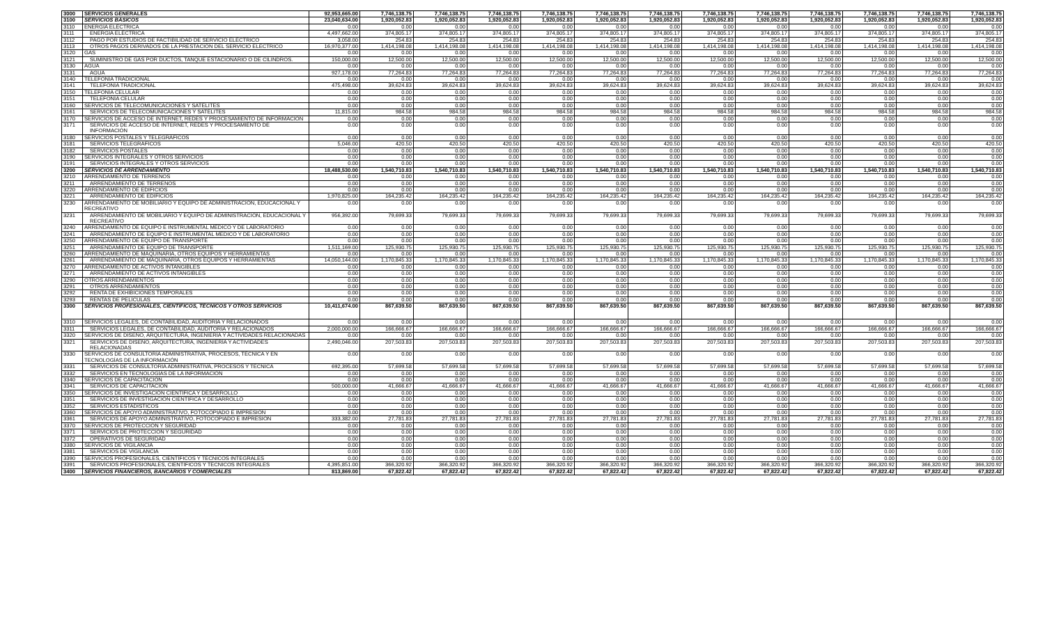| 3000 | SERVICIOS GENERALES | 92,953,665.00 | 7,746,138.75 | 7,746,138.75 | 7,746,138.75 | 7,746,138.75 | 7,746,138.75 | 7,746,138.75 | 7,746,138.75 | 7,746,138.75 | 7,746,138.75 | 7,746,138.75 | 7,746,138.75 | 7,746,138.75 |
| 3100 | SERVICIOS BÁSICOS | 23,040,634.00 | 1,920,052.83 | 1,920,052.83 | 1,920,052.83 | 1,920,052.83 | 1,920,052.83 | 1,920,052.83 | 1,920,052.83 | 1,920,052.83 | 1,920,052.83 | 1,920,052.83 | 1,920,052.83 | 1,920,052.83 |
| 3110 | ENERGÍA ELÉCTRICA | 0.00 | 0.00 | 0.00 | 0.00 | 0.00 | 0.00 | 0.00 | 0.00 | 0.00 | 0.00 | 0.00 | 0.00 | 0.00 |
| 3111 | ENERGÍA ELÉCTRICA | 4,497,662.00 | 374,805.17 | 374,805.17 | 374,805.17 | 374,805.17 | 374,805.17 | 374,805.17 | 374,805.17 | 374,805.17 | 374,805.17 | 374,805.17 | 374,805.17 | 374,805.17 |
| 3112 | PAGO POR ESTUDIOS DE FACTIBILIDAD DE SERVICIO ELÉCTRICO | 3,058.00 | 254.83 | 254.83 | 254.83 | 254.83 | 254.83 | 254.83 | 254.83 | 254.83 | 254.83 | 254.83 | 254.83 | 254.83 |
| 3113 | OTROS PAGOS DERIVADOS DE LA PRESTACIÓN DEL SERVICIO ELÉCTRICO | 16,970,377.00 | 1,414,198.08 | 1,414,198.08 | 1,414,198.08 | 1,414,198.08 | 1,414,198.08 | 1,414,198.08 | 1,414,198.08 | 1,414,198.08 | 1,414,198.08 | 1,414,198.08 | 1,414,198.08 | 1,414,198.08 |
| 3120 | GAS | 0.00 | 0.00 | 0.00 | 0.00 | 0.00 | 0.00 | 0.00 | 0.00 | 0.00 | 0.00 | 0.00 | 0.00 | 0.00 |
| 3121 | SUMINISTRO DE GAS POR DUCTOS, TANQUE ESTACIONARIO O DE CILINDROS. | 150,000.00 | 12,500.00 | 12,500.00 | 12,500.00 | 12,500.00 | 12,500.00 | 12,500.00 | 12,500.00 | 12,500.00 | 12,500.00 | 12,500.00 | 12,500.00 | 12,500.00 |
| 3130 | AGUA | 0.00 | 0.00 | 0.00 | 0.00 | 0.00 | 0.00 | 0.00 | 0.00 | 0.00 | 0.00 | 0.00 | 0.00 | 0.00 |
| 3131 | AGUA | 927,178.00 | 77,264.83 | 77,264.83 | 77,264.83 | 77,264.83 | 77,264.83 | 77,264.83 | 77,264.83 | 77,264.83 | 77,264.83 | 77,264.83 | 77,264.83 | 77,264.83 |
| 3140 | TELEFONÍA TRADICIONAL | 0.00 | 0.00 | 0.00 | 0.00 | 0.00 | 0.00 | 0.00 | 0.00 | 0.00 | 0.00 | 0.00 | 0.00 | 0.00 |
| 3141 | TELEFONÍA TRADICIONAL | 475,498.00 | 39,624.83 | 39,624.83 | 39,624.83 | 39,624.83 | 39,624.83 | 39,624.83 | 39,624.83 | 39,624.83 | 39,624.83 | 39,624.83 | 39,624.83 | 39,624.83 |
| 3150 | TELEFONÍA CELULAR | 0.00 | 0.00 | 0.00 | 0.00 | 0.00 | 0.00 | 0.00 | 0.00 | 0.00 | 0.00 | 0.00 | 0.00 | 0.00 |
| 3151 | TELEFONÍA CELULAR | 0.00 | 0.00 | 0.00 | 0.00 | 0.00 | 0.00 | 0.00 | 0.00 | 0.00 | 0.00 | 0.00 | 0.00 | 0.00 |
| 3160 | SERVICIOS DE TELECOMUNICACIONES Y SATÉLITES | 0.00 | 0.00 | 0.00 | 0.00 | 0.00 | 0.00 | 0.00 | 0.00 | 0.00 | 0.00 | 0.00 | 0.00 | 0.00 |
| 3161 | SERVICIOS DE TELECOMUNICACIONES Y SATÉLITES | 11,815.00 | 984.58 | 984.58 | 984.58 | 984.58 | 984.58 | 984.58 | 984.58 | 984.58 | 984.58 | 984.58 | 984.58 | 984.58 |
| 3170 | SERVICIOS DE ACCESO DE INTERNET, REDES Y PROCESAMIENTO DE INFORMACIÓN | 0.00 | 0.00 | 0.00 | 0.00 | 0.00 | 0.00 | 0.00 | 0.00 | 0.00 | 0.00 | 0.00 | 0.00 | 0.00 |
| 3171 | SERVICIOS DE ACCESO DE INTERNET, REDES Y PROCESAMIENTO DE INFORMACIÓN | 0.00 | 0.00 | 0.00 | 0.00 | 0.00 | 0.00 | 0.00 | 0.00 | 0.00 | 0.00 | 0.00 | 0.00 | 0.00 |
| 3180 | SERVICIOS POSTALES Y TELEGRÁFICOS | 0.00 | 0.00 | 0.00 | 0.00 | 0.00 | 0.00 | 0.00 | 0.00 | 0.00 | 0.00 | 0.00 | 0.00 | 0.00 |
| 3181 | SERVICIOS TELEGRÁFICOS | 5,046.00 | 420.50 | 420.50 | 420.50 | 420.50 | 420.50 | 420.50 | 420.50 | 420.50 | 420.50 | 420.50 | 420.50 | 420.50 |
| 3182 | SERVICIOS POSTALES | 0.00 | 0.00 | 0.00 | 0.00 | 0.00 | 0.00 | 0.00 | 0.00 | 0.00 | 0.00 | 0.00 | 0.00 | 0.00 |
| 3190 | SERVICIOS INTEGRALES Y OTROS SERVICIOS | 0.00 | 0.00 | 0.00 | 0.00 | 0.00 | 0.00 | 0.00 | 0.00 | 0.00 | 0.00 | 0.00 | 0.00 | 0.00 |
| 3191 | SERVICIOS INTEGRALES Y OTROS SERVICIOS | 0.00 | 0.00 | 0.00 | 0.00 | 0.00 | 0.00 | 0.00 | 0.00 | 0.00 | 0.00 | 0.00 | 0.00 | 0.00 |
| 3200 | SERVICIOS DE ARRENDAMIENTO | 18,488,530.00 | 1,540,710.83 | 1,540,710.83 | 1,540,710.83 | 1,540,710.83 | 1,540,710.83 | 1,540,710.83 | 1,540,710.83 | 1,540,710.83 | 1,540,710.83 | 1,540,710.83 | 1,540,710.83 | 1,540,710.83 |
| 3210 | ARRENDAMIENTO DE TERRENOS | 0.00 | 0.00 | 0.00 | 0.00 | 0.00 | 0.00 | 0.00 | 0.00 | 0.00 | 0.00 | 0.00 | 0.00 | 0.00 |
| 3211 | ARRENDAMIENTO DE TERRENOS | 0.00 | 0.00 | 0.00 | 0.00 | 0.00 | 0.00 | 0.00 | 0.00 | 0.00 | 0.00 | 0.00 | 0.00 | 0.00 |
| 3220 | ARRENDAMIENTO DE EDIFICIOS | 0.00 | 0.00 | 0.00 | 0.00 | 0.00 | 0.00 | 0.00 | 0.00 | 0.00 | 0.00 | 0.00 | 0.00 | 0.00 |
| 3221 | ARRENDAMIENTO DE EDIFICIOS | 1,970,825.00 | 164,235.42 | 164,235.42 | 164,235.42 | 164,235.42 | 164,235.42 | 164,235.42 | 164,235.42 | 164,235.42 | 164,235.42 | 164,235.42 | 164,235.42 | 164,235.42 |
| 3230 | ARRENDAMIENTO DE MOBILIARIO Y EQUIPO DE ADMINISTRACIÓN, EDUCACIONAL Y RECREATIVO | 0.00 | 0.00 | 0.00 | 0.00 | 0.00 | 0.00 | 0.00 | 0.00 | 0.00 | 0.00 | 0.00 | 0.00 | 0.00 |
| 3231 | ARRENDAMIENTO DE MOBILIARIO Y EQUIPO DE ADMINISTRACIÓN, EDUCACIONAL Y RECREATIVO | 956,392.00 | 79,699.33 | 79,699.33 | 79,699.33 | 79,699.33 | 79,699.33 | 79,699.33 | 79,699.33 | 79,699.33 | 79,699.33 | 79,699.33 | 79,699.33 | 79,699.33 |
| 3240 | ARRENDAMIENTO DE EQUIPO E INSTRUMENTAL MÉDICO Y DE LABORATORIO | 0.00 | 0.00 | 0.00 | 0.00 | 0.00 | 0.00 | 0.00 | 0.00 | 0.00 | 0.00 | 0.00 | 0.00 | 0.00 |
| 3241 | ARRENDAMIENTO DE EQUIPO E INSTRUMENTAL MÉDICO Y DE LABORATORIO | 0.00 | 0.00 | 0.00 | 0.00 | 0.00 | 0.00 | 0.00 | 0.00 | 0.00 | 0.00 | 0.00 | 0.00 | 0.00 |
| 3250 | ARRENDAMIENTO DE EQUIPO DE TRANSPORTE | 0.00 | 0.00 | 0.00 | 0.00 | 0.00 | 0.00 | 0.00 | 0.00 | 0.00 | 0.00 | 0.00 | 0.00 | 0.00 |
| 3251 | ARRENDAMIENTO DE EQUIPO DE TRANSPORTE | 1,511,169.00 | 125,930.75 | 125,930.75 | 125,930.75 | 125,930.75 | 125,930.75 | 125,930.75 | 125,930.75 | 125,930.75 | 125,930.75 | 125,930.75 | 125,930.75 | 125,930.75 |
| 3260 | ARRENDAMIENTO DE MAQUINARIA, OTROS EQUIPOS Y HERRAMIENTAS | 0.00 | 0.00 | 0.00 | 0.00 | 0.00 | 0.00 | 0.00 | 0.00 | 0.00 | 0.00 | 0.00 | 0.00 | 0.00 |
| 3261 | ARRENDAMIENTO DE MAQUINARIA, OTROS EQUIPOS Y HERRAMIENTAS | 14,050,144.00 | 1,170,845.33 | 1,170,845.33 | 1,170,845.33 | 1,170,845.33 | 1,170,845.33 | 1,170,845.33 | 1,170,845.33 | 1,170,845.33 | 1,170,845.33 | 1,170,845.33 | 1,170,845.33 | 1,170,845.33 |
| 3270 | ARRENDAMIENTO DE ACTIVOS INTANGIBLES | 0.00 | 0.00 | 0.00 | 0.00 | 0.00 | 0.00 | 0.00 | 0.00 | 0.00 | 0.00 | 0.00 | 0.00 | 0.00 |
| 3271 | ARRENDAMIENTO DE ACTIVOS INTANGIBLES | 0.00 | 0.00 | 0.00 | 0.00 | 0.00 | 0.00 | 0.00 | 0.00 | 0.00 | 0.00 | 0.00 | 0.00 | 0.00 |
| 3290 | OTROS ARRENDAMIENTOS | 0.00 | 0.00 | 0.00 | 0.00 | 0.00 | 0.00 | 0.00 | 0.00 | 0.00 | 0.00 | 0.00 | 0.00 | 0.00 |
| 3291 | OTROS ARRENDAMIENTOS | 0.00 | 0.00 | 0.00 | 0.00 | 0.00 | 0.00 | 0.00 | 0.00 | 0.00 | 0.00 | 0.00 | 0.00 | 0.00 |
| 3292 | RENTA DE EXHIBICIONES TEMPORALES | 0.00 | 0.00 | 0.00 | 0.00 | 0.00 | 0.00 | 0.00 | 0.00 | 0.00 | 0.00 | 0.00 | 0.00 | 0.00 |
| 3293 | RENTAS DE PELÍCULAS | 0.00 | 0.00 | 0.00 | 0.00 | 0.00 | 0.00 | 0.00 | 0.00 | 0.00 | 0.00 | 0.00 | 0.00 | 0.00 |
| 3300 | SERVICIOS PROFESIONALES, CIENTÍFICOS, TÉCNICOS Y OTROS SERVICIOS | 10,411,674.00 | 867,639.50 | 867,639.50 | 867,639.50 | 867,639.50 | 867,639.50 | 867,639.50 | 867,639.50 | 867,639.50 | 867,639.50 | 867,639.50 | 867,639.50 | 867,639.50 |
| 3310 | SERVICIOS LEGALES, DE CONTABILIDAD, AUDITORÍA Y RELACIONADOS | 0.00 | 0.00 | 0.00 | 0.00 | 0.00 | 0.00 | 0.00 | 0.00 | 0.00 | 0.00 | 0.00 | 0.00 | 0.00 |
| 3311 | SERVICIOS LEGALES, DE CONTABILIDAD, AUDITORÍA Y RELACIONADOS | 2,000,000.00 | 166,666.67 | 166,666.67 | 166,666.67 | 166,666.67 | 166,666.67 | 166,666.67 | 166,666.67 | 166,666.67 | 166,666.67 | 166,666.67 | 166,666.67 | 166,666.67 |
| 3320 | SERVICIOS DE DISEÑO, ARQUITECTURA, INGENIERÍA Y ACTIVIDADES RELACIONADAS | 0.00 | 0.00 | 0.00 | 0.00 | 0.00 | 0.00 | 0.00 | 0.00 | 0.00 | 0.00 | 0.00 | 0.00 | 0.00 |
| 3321 | SERVICIOS DE DISEÑO, ARQUITECTURA, INGENIERÍA Y ACTIVIDADES RELACIONADAS | 2,490,046.00 | 207,503.83 | 207,503.83 | 207,503.83 | 207,503.83 | 207,503.83 | 207,503.83 | 207,503.83 | 207,503.83 | 207,503.83 | 207,503.83 | 207,503.83 | 207,503.83 |
| 3330 | SERVICIOS DE CONSULTORÍA ADMINISTRATIVA, PROCESOS, TÉCNICA Y EN TECNOLOGÍAS DE LA INFORMACIÓN | 0.00 | 0.00 | 0.00 | 0.00 | 0.00 | 0.00 | 0.00 | 0.00 | 0.00 | 0.00 | 0.00 | 0.00 | 0.00 |
| 3331 | SERVICIOS DE CONSULTORÍA ADMINISTRATIVA, PROCESOS Y TÉCNICA | 692,395.00 | 57,699.58 | 57,699.58 | 57,699.58 | 57,699.58 | 57,699.58 | 57,699.58 | 57,699.58 | 57,699.58 | 57,699.58 | 57,699.58 | 57,699.58 | 57,699.58 |
| 3332 | SERVICIOS EN TECNOLOGÍAS DE LA INFORMACIÓN | 0.00 | 0.00 | 0.00 | 0.00 | 0.00 | 0.00 | 0.00 | 0.00 | 0.00 | 0.00 | 0.00 | 0.00 | 0.00 |
| 3340 | SERVICIOS DE CAPACITACIÓN | 0.00 | 0.00 | 0.00 | 0.00 | 0.00 | 0.00 | 0.00 | 0.00 | 0.00 | 0.00 | 0.00 | 0.00 | 0.00 |
| 3341 | SERVICIOS DE CAPACITACIÓN | 500,000.00 | 41,666.67 | 41,666.67 | 41,666.67 | 41,666.67 | 41,666.67 | 41,666.67 | 41,666.67 | 41,666.67 | 41,666.67 | 41,666.67 | 41,666.67 | 41,666.67 |
| 3350 | SERVICIOS DE INVESTIGACIÓN CIENTÍFICA Y DESARROLLO | 0.00 | 0.00 | 0.00 | 0.00 | 0.00 | 0.00 | 0.00 | 0.00 | 0.00 | 0.00 | 0.00 | 0.00 | 0.00 |
| 3351 | SERVICIOS DE INVESTIGACIÓN CIENTÍFICA Y DESARROLLO | 0.00 | 0.00 | 0.00 | 0.00 | 0.00 | 0.00 | 0.00 | 0.00 | 0.00 | 0.00 | 0.00 | 0.00 | 0.00 |
| 3352 | SERVICIOS ESTADÍSTICOS | 0.00 | 0.00 | 0.00 | 0.00 | 0.00 | 0.00 | 0.00 | 0.00 | 0.00 | 0.00 | 0.00 | 0.00 | 0.00 |
| 3360 | SERVICIOS DE APOYO ADMINISTRATIVO, FOTOCOPIADO E IMPRESIÓN | 0.00 | 0.00 | 0.00 | 0.00 | 0.00 | 0.00 | 0.00 | 0.00 | 0.00 | 0.00 | 0.00 | 0.00 | 0.00 |
| 3361 | SERVICIOS DE APOYO ADMINISTRATIVO, FOTOCOPIADO E IMPRESIÓN | 333,382.00 | 27,781.83 | 27,781.83 | 27,781.83 | 27,781.83 | 27,781.83 | 27,781.83 | 27,781.83 | 27,781.83 | 27,781.83 | 27,781.83 | 27,781.83 | 27,781.83 |
| 3370 | SERVICIOS DE PROTECCIÓN Y SEGURIDAD | 0.00 | 0.00 | 0.00 | 0.00 | 0.00 | 0.00 | 0.00 | 0.00 | 0.00 | 0.00 | 0.00 | 0.00 | 0.00 |
| 3371 | SERVICIOS DE PROTECCIÓN Y SEGURIDAD | 0.00 | 0.00 | 0.00 | 0.00 | 0.00 | 0.00 | 0.00 | 0.00 | 0.00 | 0.00 | 0.00 | 0.00 | 0.00 |
| 3372 | OPERATIVOS DE SEGURIDAD | 0.00 | 0.00 | 0.00 | 0.00 | 0.00 | 0.00 | 0.00 | 0.00 | 0.00 | 0.00 | 0.00 | 0.00 | 0.00 |
| 3380 | SERVICIOS DE VIGILANCIA | 0.00 | 0.00 | 0.00 | 0.00 | 0.00 | 0.00 | 0.00 | 0.00 | 0.00 | 0.00 | 0.00 | 0.00 | 0.00 |
| 3381 | SERVICIOS DE VIGILANCIA | 0.00 | 0.00 | 0.00 | 0.00 | 0.00 | 0.00 | 0.00 | 0.00 | 0.00 | 0.00 | 0.00 | 0.00 | 0.00 |
| 3390 | SERVICIOS PROFESIONALES, CIENTÍFICOS Y TÉCNICOS INTEGRALES | 0.00 | 0.00 | 0.00 | 0.00 | 0.00 | 0.00 | 0.00 | 0.00 | 0.00 | 0.00 | 0.00 | 0.00 | 0.00 |
| 3391 | SERVICIOS PROFESIONALES, CIENTÍFICOS Y TÉCNICOS INTEGRALES | 4,395,851.00 | 366,320.92 | 366,320.92 | 366,320.92 | 366,320.92 | 366,320.92 | 366,320.92 | 366,320.92 | 366,320.92 | 366,320.92 | 366,320.92 | 366,320.92 | 366,320.92 |
| 3400 | SERVICIOS FINANCIEROS, BANCARIOS Y COMERCIALES | 813,869.00 | 67,822.42 | 67,822.42 | 67,822.42 | 67,822.42 | 67,822.42 | 67,822.42 | 67,822.42 | 67,822.42 | 67,822.42 | 67,822.42 | 67,822.42 | 67,822.42 |